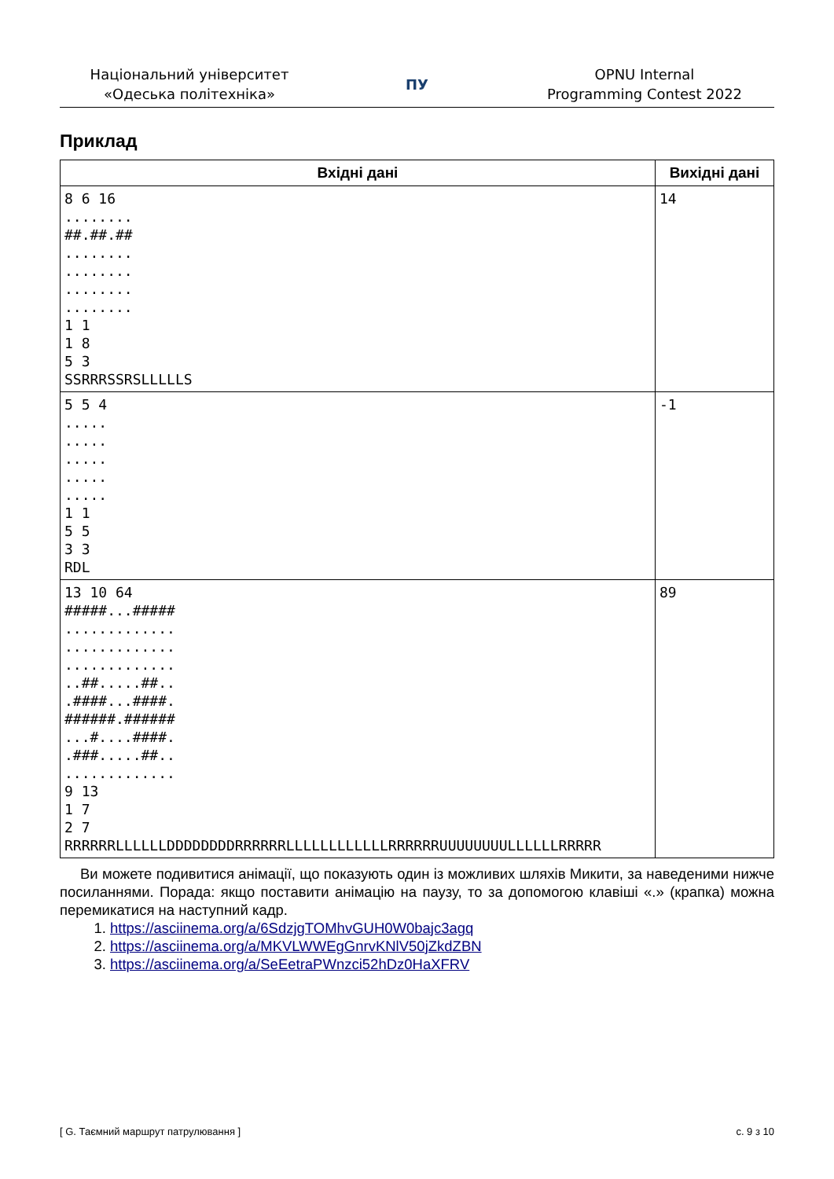Національний університет
«Одеська політехніка»
ПУ
OPNU Internal
Programming Contest 2022
Приклад
| Вхідні дані | Вихідні дані |
| --- | --- |
| 8 6 16 ........ ##.##.## ........ ........ ........ ........ 1 1 1 8 5 3 SSRRRSSRSLLLLLS | 14 |
| 5 5 4 ..... ..... ..... ..... ..... 1 1 5 5 3 3 RDL | -1 |
| 13 10 64 #####...##### ............. ............. ............. ..##.....##.. .####...####. ######.###### ...#....####. .###.....##.. ............. 9 13 1 7 2 7 RRRRRRLLLLLLDDDDDDDDRRRRRRLLLLLLLLLLLLRRRRRRUUUUUUUULLLLLLRRRRR | 89 |
Ви можете подивитися анімації, що показують один із можливих шляхів Микити, за наведеними нижче посиланнями. Порада: якщо поставити анімацію на паузу, то за допомогою клавіші «.» (крапка) можна перемикатися на наступний кадр.
1. https://asciinema.org/a/6SdzjgTOMhvGUH0W0bajc3agq
2. https://asciinema.org/a/MKVLWWEgGnrvKNlV50jZkdZBN
3. https://asciinema.org/a/SeEetraPWnzci52hDz0HaXFRV
[ G. Таємний маршрут патрулювання ] с. 9 з 10